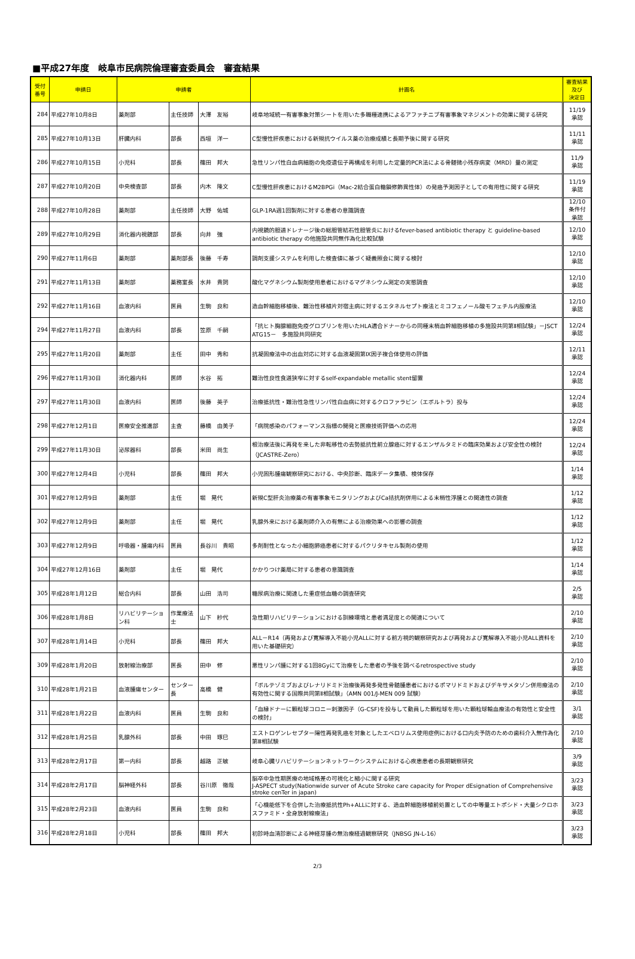■平成27年度　岐阜市民病院倫理審査委員会　審査結果
| 受付 番号 | 申請日 | 申請者 | | | 計画名 | 審査結果 及び 決定日 |
| --- | --- | --- | --- | --- | --- | --- |
| 284 | 平成27年10月8日 | 薬剤部 | 主任技師 | 大澤 友裕 | 岐阜地域統一有害事象対策シートを用いた多職種連携によるアファチニブ有害事象マネジメントの効果に関する研究 | 11/19 承認 |
| 285 | 平成27年10月13日 | 肝臓内科 | 部長 | 西垣 洋一 | C型慢性肝疾患における新規抗ウイルス薬の治療成績と長期予後に関する研究 | 11/11 承認 |
| 286 | 平成27年10月15日 | 小児科 | 部長 | 篠田 邦大 | 急性リンパ性白血病細胞の免疫遺伝子再構成を利用した定量的PCR法による骨髄微小残存病変（MRD）量の測定 | 11/9 承認 |
| 287 | 平成27年10月20日 | 中央検査部 | 部長 | 内木 隆文 | C型慢性肝疾患におけるM2BPGi（Mac-2結合蛋白糖鎖修飾異性体）の発癌予測因子としての有用性に関する研究 | 11/19 承認 |
| 288 | 平成27年10月28日 | 薬剤部 | 主任技師 | 大野 佑城 | GLP-1RA週1回製剤に対する患者の意識調査 | 12/10 条件付 承認 |
| 289 | 平成27年10月29日 | 消化器内視鏡部 | 部長 | 向井 強 | 内視鏡的胆道ドレナージ後の総胆管結石性胆管炎におけるfever-based antibiotic therapy と guideline-based antibiotic therapy の他施設共同無作為化比較試験 | 12/10 承認 |
| 290 | 平成27年11月6日 | 薬剤部 | 薬剤部長 | 後藤 千寿 | 調剤支援システムを利用した検査値に基づく疑義照会に関する検討 | 12/10 承認 |
| 291 | 平成27年11月13日 | 薬剤部 | 薬務室長 | 水井 貴詞 | 酸化マグネシウム製剤使用患者におけるマグネシウム測定の実態調査 | 12/10 承認 |
| 292 | 平成27年11月16日 | 血液内科 | 医員 | 生駒 良和 | 造血幹細胞移植後、難治性移植片対宿主病に対するエタネルセプト療法とミコフェノール酸モフェチル内服療法 | 12/10 承認 |
| 294 | 平成27年11月27日 | 血液内科 | 部長 | 笠原 千嗣 | 「抗ヒト胸腺細胞免疫グロブリンを用いたHLA適合ドナーからの同種末梢血幹細胞移植の多施設共同第Ⅱ相試験」－JSCT ATG15－ 多施設共同研究 | 12/24 承認 |
| 295 | 平成27年11月20日 | 薬剤部 | 主任 | 田中 秀和 | 抗凝固療法中の出血対応に対する血液凝固第Ⅸ因子複合体使用の評価 | 12/11 承認 |
| 296 | 平成27年11月30日 | 消化器内科 | 医師 | 水谷 拓 | 難治性良性食道狭窄に対するself-expandable metallic stent留置 | 12/24 承認 |
| 297 | 平成27年11月30日 | 血液内科 | 医師 | 後藤 英子 | 治療抵抗性・難治性急性リンパ性白血病に対するクロファラビン（エボルトラ）投与 | 12/24 承認 |
| 298 | 平成27年12月1日 | 医療安全推進部 | 主査 | 藤橋 由美子 | 「病院感染のパフォーマンス指標の開発と医療技術評価への応用 | 12/24 承認 |
| 299 | 平成27年11月30日 | 泌尿器科 | 部長 | 米田 尚生 | 根治療法後に再発を来した非転移性の去勢抵抗性前立腺癌に対するエンザルタミドの臨床効果および安全性の検討（JCASTRE-Zero） | 12/24 承認 |
| 300 | 平成27年12月4日 | 小児科 | 部長 | 篠田 邦大 | 小児固形腫瘍観察研究における、中央診断、臨床データ集積、検体保存 | 1/14 承認 |
| 301 | 平成27年12月9日 | 薬剤部 | 主任 | 堀 晃代 | 新規C型肝炎治療薬の有害事象モニタリングおよびCa拮抗剤併用による末梢性浮腫との関連性の調査 | 1/12 承認 |
| 302 | 平成27年12月9日 | 薬剤部 | 主任 | 堀 晃代 | 乳腺外来における薬剤師介入の有無による治療効果への影響の調査 | 1/12 承認 |
| 303 | 平成27年12月9日 | 呼吸器・腫瘍内科 | 医員 | 長谷川 貴昭 | 多剤耐性となった小細胞肺癌患者に対するパクリタキセル製剤の使用 | 1/12 承認 |
| 304 | 平成27年12月16日 | 薬剤部 | 主任 | 堀 晃代 | かかりつけ薬局に対する患者の意識調査 | 1/14 承認 |
| 305 | 平成28年1月12日 | 総合内科 | 部長 | 山田 浩司 | 糖尿病治療に関連した重症低血糖の調査研究 | 2/5 承認 |
| 306 | 平成28年1月8日 | リハビリテーション科 | 作業療法士 | 山下 紗代 | 急性期リハビリテーションにおける訓練環境と患者満足度との関連について | 2/10 承認 |
| 307 | 平成28年1月14日 | 小児科 | 部長 | 篠田 邦大 | ALL－R14（再発および寛解導入不能小児ALLに対する前方視的観察研究および再発および寛解導入不能小児ALL資料を用いた基礎研究） | 2/10 承認 |
| 309 | 平成28年1月20日 | 放射線治療部 | 医長 | 田中 修 | 悪性リンパ腫に対する1回8Gyにて治療をした患者の予後を調べるretrospective study | 2/10 承認 |
| 310 | 平成28年1月21日 | 血液腫瘍センター | センター長 | 高橋 健 | 「ボルテゾミブおよびレナリドミド治療後再発多発性骨髄腫患者におけるポマリドミドおよびデキサメタゾン併用療法の有効性に関する国際共同第Ⅱ相試験」（AMN 001/J-MEN 009 試験） | 2/10 承認 |
| 311 | 平成28年1月22日 | 血液内科 | 医員 | 生駒 良和 | 「血縁ドナーに顆粒球コロニー刺激因子（G-CSF)を投与して動員した顆粒球を用いた顆粒球輸血療法の有効性と安全性の検討」 | 3/1 承認 |
| 312 | 平成28年1月25日 | 乳腺外科 | 部長 | 中田 琢巳 | エストロゲンレセプター陽性再発乳癌を対象としたエベロリムス使用症例における口内炎予防のための歯科介入無作為化第Ⅲ相試験 | 2/10 承認 |
| 313 | 平成28年2月17日 | 第一内科 | 部長 | 越路 正敏 | 岐阜心臓リハビリテーションネットワークシステムにおける心疾患患者の長期観察研究 | 3/9 承認 |
| 314 | 平成28年2月17日 | 脳神経外科 | 部長 | 谷川原 徹哉 | 脳卒中急性期医療の地域格差の可視化と縮小に関する研究 J-ASPECT study(Nationwide surver of Acute Stroke care capacity for Proper dEsignation of Comprehensive stroke cenTer in japan) | 3/23 承認 |
| 315 | 平成28年2月23日 | 血液内科 | 医員 | 生駒 良和 | 「心機能低下を合併した治療抵抗性Ph+ALLに対する、造血幹細胞移植前処置としての中等量エトポシド・大量シクロホスファミド・全身放射線療法」 | 3/23 承認 |
| 316 | 平成28年2月18日 | 小児科 | 部長 | 篠田 邦大 | 初診時血清診断による神経芽腫の無治療経過観察研究（JNBSG JN-L-16） | 3/23 承認 |
2/3